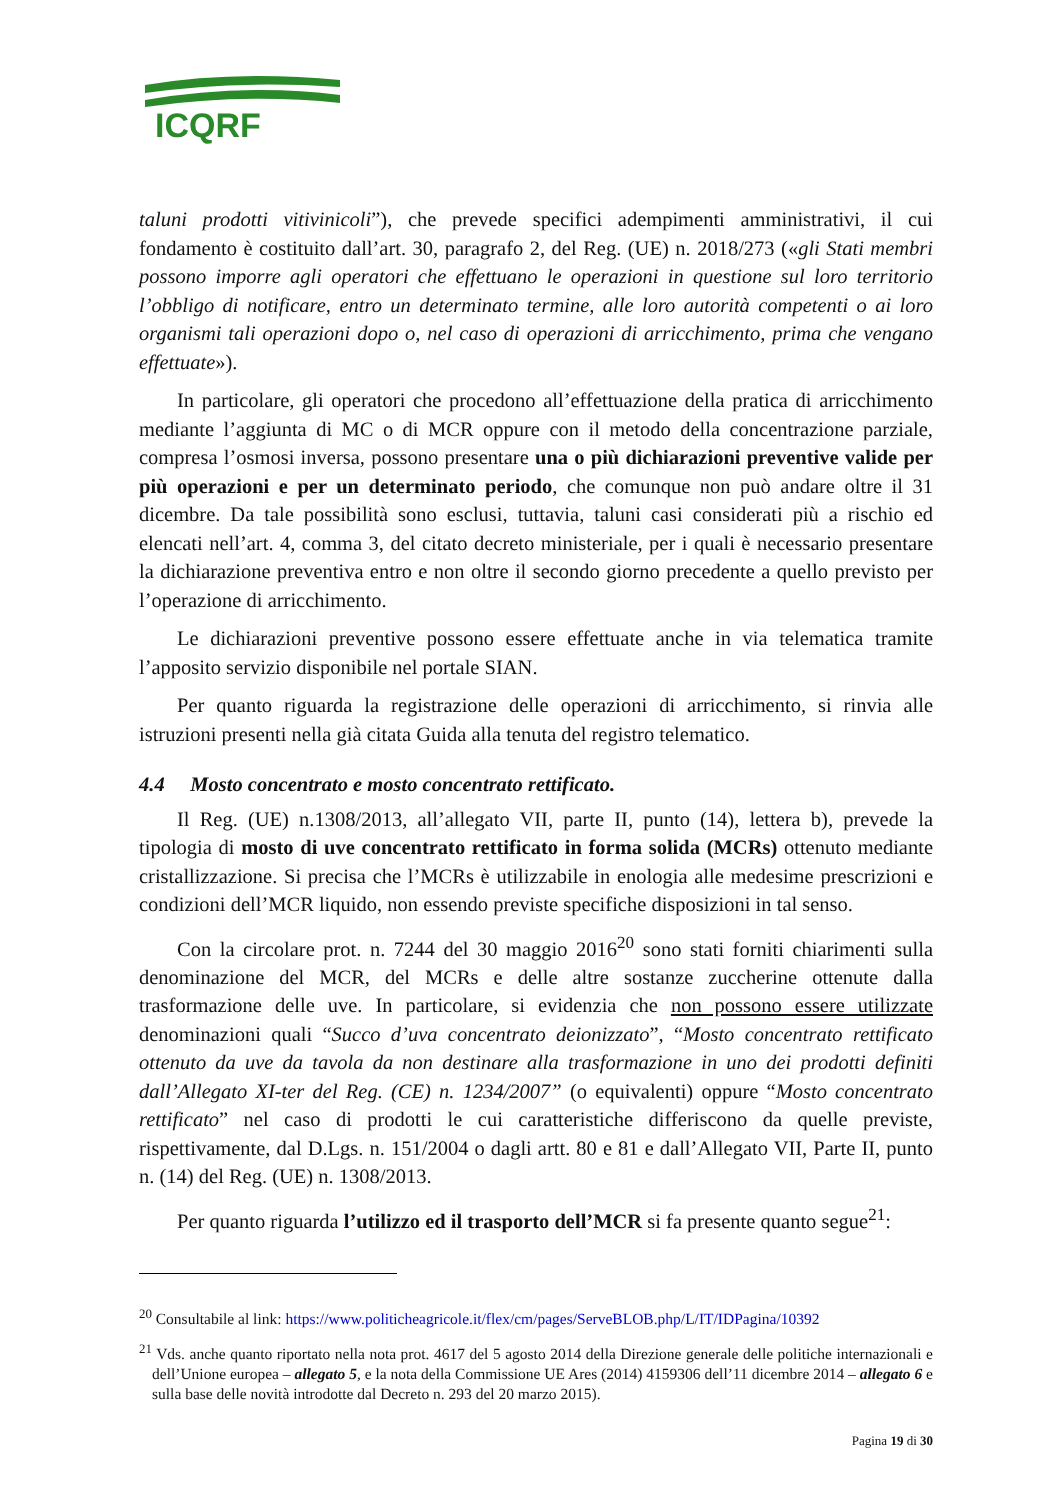ICQRF
taluni prodotti vitivinicoli”), che prevede specifici adempimenti amministrativi, il cui fondamento è costituito dall’art. 30, paragrafo 2, del Reg. (UE) n. 2018/273 («gli Stati membri possono imporre agli operatori che effettuano le operazioni in questione sul loro territorio l’obbligo di notificare, entro un determinato termine, alle loro autorità competenti o ai loro organismi tali operazioni dopo o, nel caso di operazioni di arricchimento, prima che vengano effettuate»).
In particolare, gli operatori che procedono all’effettuazione della pratica di arricchimento mediante l’aggiunta di MC o di MCR oppure con il metodo della concentrazione parziale, compresa l’osmosi inversa, possono presentare una o più dichiarazioni preventive valide per più operazioni e per un determinato periodo, che comunque non può andare oltre il 31 dicembre. Da tale possibilità sono esclusi, tuttavia, taluni casi considerati più a rischio ed elencati nell’art. 4, comma 3, del citato decreto ministeriale, per i quali è necessario presentare la dichiarazione preventiva entro e non oltre il secondo giorno precedente a quello previsto per l’operazione di arricchimento.
Le dichiarazioni preventive possono essere effettuate anche in via telematica tramite l’apposito servizio disponibile nel portale SIAN.
Per quanto riguarda la registrazione delle operazioni di arricchimento, si rinvia alle istruzioni presenti nella già citata Guida alla tenuta del registro telematico.
4.4 Mosto concentrato e mosto concentrato rettificato.
Il Reg. (UE) n.1308/2013, all’allegato VII, parte II, punto (14), lettera b), prevede la tipologia di mosto di uve concentrato rettificato in forma solida (MCRs) ottenuto mediante cristallizzazione. Si precisa che l’MCRs è utilizzabile in enologia alle medesime prescrizioni e condizioni dell’MCR liquido, non essendo previste specifiche disposizioni in tal senso.
Con la circolare prot. n. 7244 del 30 maggio 2016<sup>20</sup> sono stati forniti chiarimenti sulla denominazione del MCR, del MCRs e delle altre sostanze zuccherine ottenute dalla trasformazione delle uve. In particolare, si evidenzia che non possono essere utilizzate denominazioni quali “Succo d’uva concentrato deionizzato”, “Mosto concentrato rettificato ottenuto da uve da tavola da non destinare alla trasformazione in uno dei prodotti definiti dall’Allegato XI-ter del Reg. (CE) n. 1234/2007” (o equivalenti) oppure “Mosto concentrato rettificato” nel caso di prodotti le cui caratteristiche differiscono da quelle previste, rispettivamente, dal D.Lgs. n. 151/2004 o dagli artt. 80 e 81 e dall’Allegato VII, Parte II, punto n. (14) del Reg. (UE) n. 1308/2013.
Per quanto riguarda l’utilizzo ed il trasporto dell’MCR si fa presente quanto segue<sup>21</sup>:
<sup>20</sup> Consultabile al link: https://www.politicheagricole.it/flex/cm/pages/ServeBLOB.php/L/IT/IDPagina/10392
<sup>21</sup> Vds. anche quanto riportato nella nota prot. 4617 del 5 agosto 2014 della Direzione generale delle politiche internazionali e dell’Unione europea – allegato 5, e la nota della Commissione UE Ares (2014) 4159306 dell’11 dicembre 2014 – allegato 6 e sulla base delle novità introdotte dal Decreto n. 293 del 20 marzo 2015).
Pagina 19 di 30